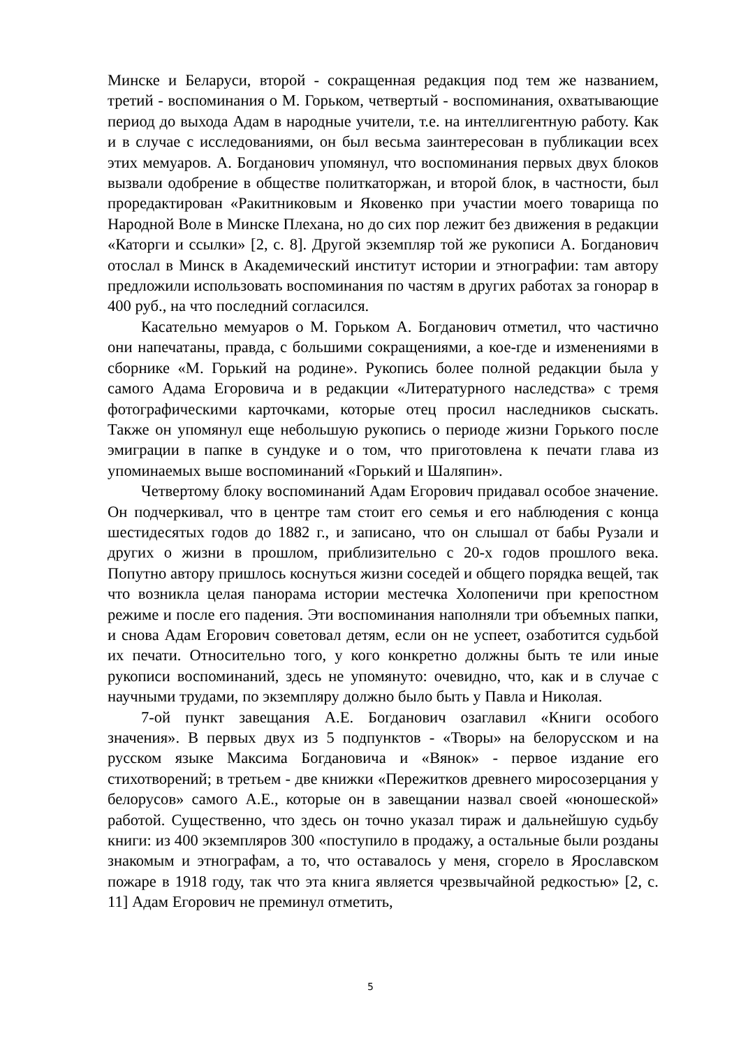Минске и Беларуси, второй - сокращенная редакция под тем же названием, третий - воспоминания о М. Горьком, четвертый - воспоминания, охватывающие период до выхода Адам в народные учители, т.е. на интеллигентную работу. Как и в случае с исследованиями, он был весьма заинтересован в публикации всех этих мемуаров. А. Богданович упомянул, что воспоминания первых двух блоков вызвали одобрение в обществе политкаторжан, и второй блок, в частности, был проредактирован «Ракитниковым и Яковенко при участии моего товарища по Народной Воле в Минске Плехана, но до сих пор лежит без движения в редакции «Каторги и ссылки» [2, с. 8]. Другой экземпляр той же рукописи А. Богданович отослал в Минск в Академический институт истории и этнографии: там автору предложили использовать воспоминания по частям в других работах за гонорар в 400 руб., на что последний согласился.
Касательно мемуаров о М. Горьком А. Богданович отметил, что частично они напечатаны, правда, с большими сокращениями, а кое-где и изменениями в сборнике «М. Горький на родине». Рукопись более полной редакции была у самого Адама Егоровича и в редакции «Литературного наследства» с тремя фотографическими карточками, которые отец просил наследников сыскать. Также он упомянул еще небольшую рукопись о периоде жизни Горького после эмиграции в папке в сундуке и о том, что приготовлена к печати глава из упоминаемых выше воспоминаний «Горький и Шаляпин».
Четвертому блоку воспоминаний Адам Егорович придавал особое значение. Он подчеркивал, что в центре там стоит его семья и его наблюдения с конца шестидесятых годов до 1882 г., и записано, что он слышал от бабы Рузали и других о жизни в прошлом, приблизительно с 20-х годов прошлого века. Попутно автору пришлось коснуться жизни соседей и общего порядка вещей, так что возникла целая панорама истории местечка Холопеничи при крепостном режиме и после его падения. Эти воспоминания наполняли три объемных папки, и снова Адам Егорович советовал детям, если он не успеет, озаботится судьбой их печати. Относительно того, у кого конкретно должны быть те или иные рукописи воспоминаний, здесь не упомянуто: очевидно, что, как и в случае с научными трудами, по экземпляру должно было быть у Павла и Николая.
7-ой пункт завещания А.Е. Богданович озаглавил «Книги особого значения». В первых двух из 5 подпунктов - «Творы» на белорусском и на русском языке Максима Богдановича и «Вянок» - первое издание его стихотворений; в третьем - две книжки «Пережитков древнего миросозерцания у белорусов» самого А.Е., которые он в завещании назвал своей «юношеской» работой. Существенно, что здесь он точно указал тираж и дальнейшую судьбу книги: из 400 экземпляров 300 «поступило в продажу, а остальные были розданы знакомым и этнографам, а то, что оставалось у меня, сгорело в Ярославском пожаре в 1918 году, так что эта книга является чрезвычайной редкостью» [2, с. 11] Адам Егорович не преминул отметить,
5